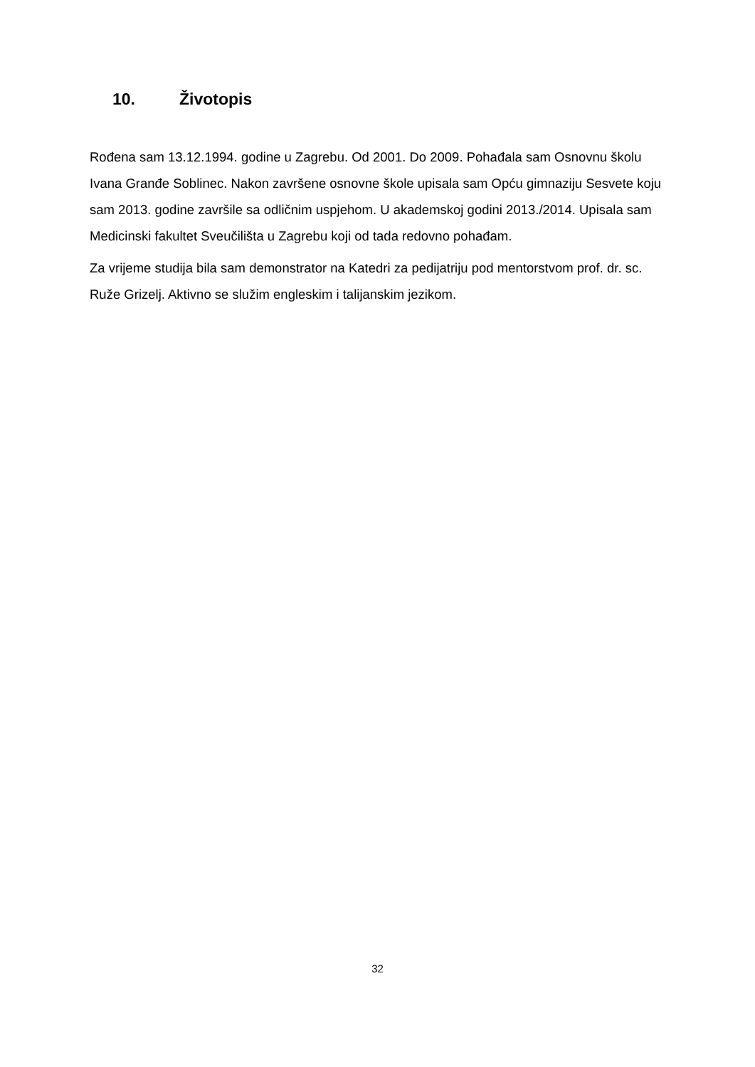10. Životopis
Rođena sam 13.12.1994. godine u Zagrebu. Od 2001. Do 2009. Pohađala sam Osnovnu školu Ivana Granđe Soblinec. Nakon završene osnovne škole upisala sam Opću gimnaziju Sesvete koju sam 2013. godine završile sa odličnim uspjehom. U akademskoj godini 2013./2014. Upisala sam Medicinski fakultet Sveučilišta u Zagrebu koji od tada redovno pohađam.
Za vrijeme studija bila sam demonstrator na Katedri za pedijatriju pod mentorstvom prof. dr. sc. Ruže Grizelj. Aktivno se služim engleskim i talijanskim jezikom.
32